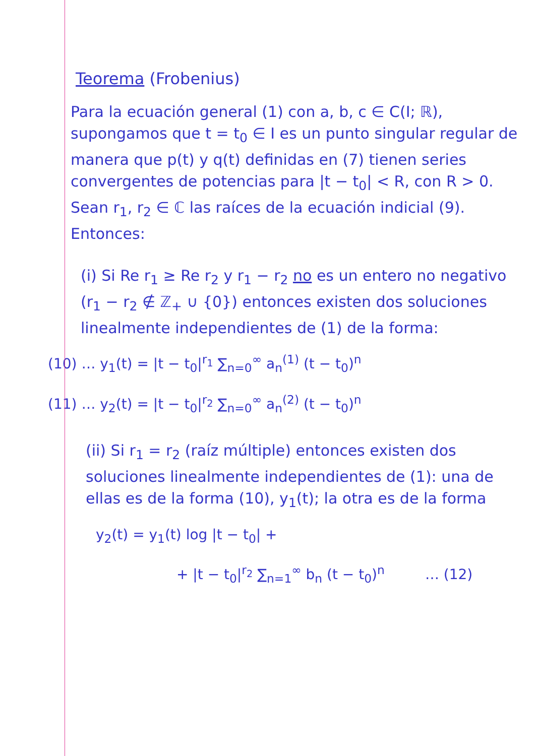Teorema (Frobenius)
Para la ecuación general (1) con a, b, c ∈ C(I; ℝ), supongamos que t = t<sub>0</sub> ∈ I es un punto singular regular de manera que p(t) y q(t) definidas en (7) tienen series convergentes de potencias para |t − t<sub>0</sub>| < R, con R > 0. Sean r<sub>1</sub>, r<sub>2</sub> ∈ ℂ las raíces de la ecuación indicial (9). Entonces:
(i) Si Re r<sub>1</sub> ≥ Re r<sub>2</sub> y r<sub>1</sub> − r<sub>2</sub> no es un entero no negativo (r<sub>1</sub> − r<sub>2</sub> ∉ ℤ<sub>+</sub> ∪ {0}) entonces existen dos soluciones linealmente independientes de (1) de la forma:
(10) … y<sub>1</sub>(t) = |t − t<sub>0</sub>|<sup>r<sub>1</sub></sup> ∑<sub>n=0</sub><sup>∞</sup> a<sub>n</sub><sup>(1)</sup> (t − t<sub>0</sub>)<sup>n</sup>
(11) … y<sub>2</sub>(t) = |t − t<sub>0</sub>|<sup>r<sub>2</sub></sup> ∑<sub>n=0</sub><sup>∞</sup> a<sub>n</sub><sup>(2)</sup> (t − t<sub>0</sub>)<sup>n</sup>
(ii) Si r<sub>1</sub> = r<sub>2</sub> (raíz múltiple) entonces existen dos soluciones linealmente independientes de (1): una de ellas es de la forma (10), y<sub>1</sub>(t); la otra es de la forma
y<sub>2</sub>(t) = y<sub>1</sub>(t) log |t − t<sub>0</sub>| +
+ |t − t<sub>0</sub>|<sup>r<sub>2</sub></sup> ∑<sub>n=1</sub><sup>∞</sup> b<sub>n</sub> (t − t<sub>0</sub>)<sup>n</sup> … (12)